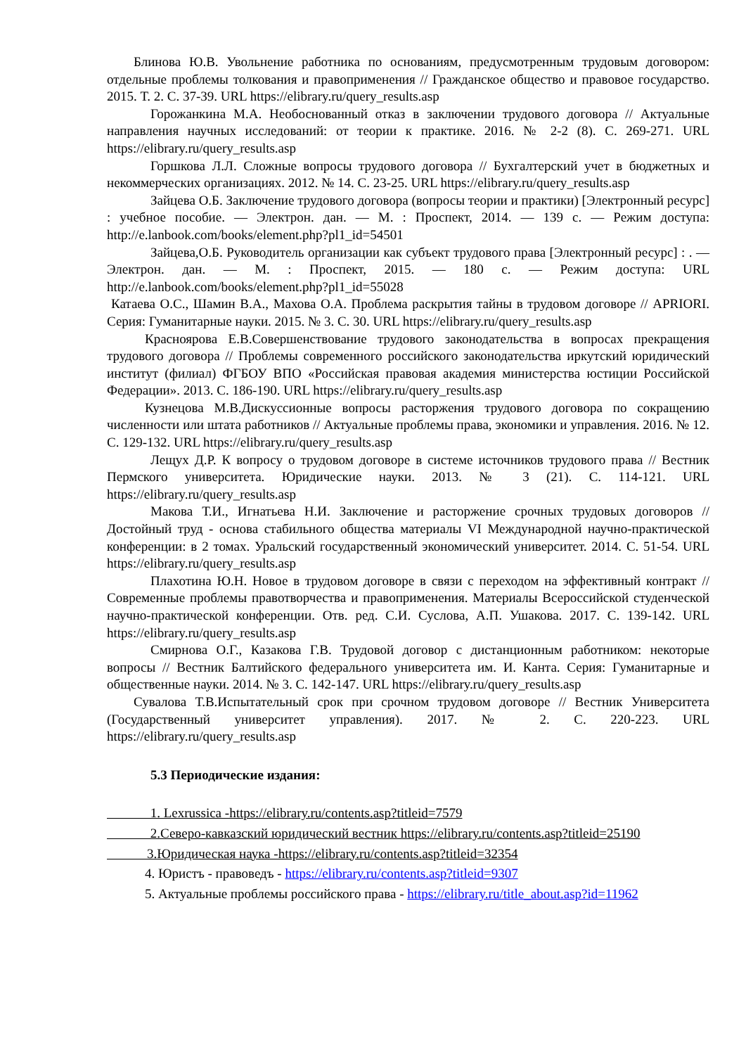Блинова Ю.В. Увольнение работника по основаниям, предусмотренным трудовым договором: отдельные проблемы толкования и правоприменения // Гражданское общество и правовое государство. 2015. Т. 2. С. 37-39. URL https://elibrary.ru/query_results.asp
Горожанкина М.А. Необоснованный отказ в заключении трудового договора // Актуальные направления научных исследований: от теории к практике. 2016. № 2-2 (8). С. 269-271. URL https://elibrary.ru/query_results.asp
Горшкова Л.Л. Сложные вопросы трудового договора // Бухгалтерский учет в бюджетных и некоммерческих организациях. 2012. № 14. С. 23-25. URL https://elibrary.ru/query_results.asp
Зайцева О.Б. Заключение трудового договора (вопросы теории и практики) [Электронный ресурс] : учебное пособие. — Электрон. дан. — М. : Проспект, 2014. — 139 с. — Режим доступа: http://e.lanbook.com/books/element.php?pl1_id=54501
Зайцева,О.Б. Руководитель организации как субъект трудового права [Электронный ресурс] : . — Электрон. дан. — М. : Проспект, 2015. — 180 с. — Режим доступа: URL http://e.lanbook.com/books/element.php?pl1_id=55028
Катаева О.С., Шамин В.А., Махова О.А. Проблема раскрытия тайны в трудовом договоре // APRIORI. Серия: Гуманитарные науки. 2015. № 3. С. 30. URL https://elibrary.ru/query_results.asp
Красноярова Е.В.Совершенствование трудового законодательства в вопросах прекращения трудового договора // Проблемы современного российского законодательства иркутский юридический институт (филиал) ФГБОУ ВПО «Российская правовая академия министерства юстиции Российской Федерации». 2013. С. 186-190. URL https://elibrary.ru/query_results.asp
Кузнецова М.В.Дискуссионные вопросы расторжения трудового договора по сокращению численности или штата работников // Актуальные проблемы права, экономики и управления. 2016. № 12. С. 129-132. URL https://elibrary.ru/query_results.asp
Лещух Д.Р. К вопросу о трудовом договоре в системе источников трудового права // Вестник Пермского университета. Юридические науки. 2013. № 3 (21). С. 114-121. URL https://elibrary.ru/query_results.asp
Макова Т.И., Игнатьева Н.И. Заключение и расторжение срочных трудовых договоров // Достойный труд - основа стабильного общества материалы VI Международной научно-практической конференции: в 2 томах. Уральский государственный экономический университет. 2014. С. 51-54. URL https://elibrary.ru/query_results.asp
Плахотина Ю.Н. Новое в трудовом договоре в связи с переходом на эффективный контракт // Современные проблемы правотворчества и правоприменения. Материалы Всероссийской студенческой научно-практической конференции. Отв. ред. С.И. Суслова, А.П. Ушакова. 2017. С. 139-142. URL https://elibrary.ru/query_results.asp
Смирнова О.Г., Казакова Г.В. Трудовой договор с дистанционным работником: некоторые вопросы // Вестник Балтийского федерального университета им. И. Канта. Серия: Гуманитарные и общественные науки. 2014. № 3. С. 142-147. URL https://elibrary.ru/query_results.asp
Сувалова Т.В.Испытательный срок при срочном трудовом договоре // Вестник Университета (Государственный университет управления). 2017. № 2. С. 220-223. URL https://elibrary.ru/query_results.asp
5.3 Периодические издания:
1. Lexrussica -https://elibrary.ru/contents.asp?titleid=7579
2.Северо-кавказский юридический вестник https://elibrary.ru/contents.asp?titleid=25190
3.Юридическая наука -https://elibrary.ru/contents.asp?titleid=32354
4. Юристъ - правоведъ - https://elibrary.ru/contents.asp?titleid=9307
5. Актуальные проблемы российского права - https://elibrary.ru/title_about.asp?id=11962